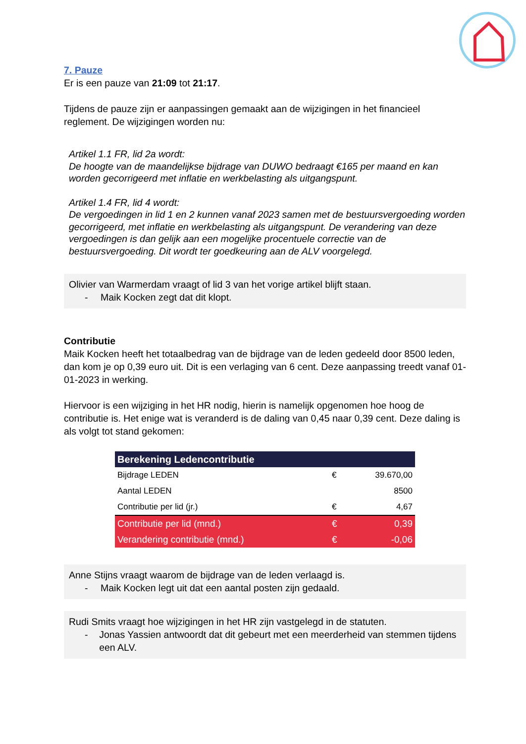7. Pauze
Er is een pauze van 21:09 tot 21:17.
Tijdens de pauze zijn er aanpassingen gemaakt aan de wijzigingen in het financieel reglement. De wijzigingen worden nu:
Artikel 1.1 FR, lid 2a wordt:
De hoogte van de maandelijkse bijdrage van DUWO bedraagt €165 per maand en kan worden gecorrigeerd met inflatie en werkbelasting als uitgangspunt.
Artikel 1.4 FR, lid 4 wordt:
De vergoedingen in lid 1 en 2 kunnen vanaf 2023 samen met de bestuursvergoeding worden gecorrigeerd, met inflatie en werkbelasting als uitgangspunt. De verandering van deze vergoedingen is dan gelijk aan een mogelijke procentuele correctie van de bestuursvergoeding. Dit wordt ter goedkeuring aan de ALV voorgelegd.
Olivier van Warmerdam vraagt of lid 3 van het vorige artikel blijft staan.
- Maik Kocken zegt dat dit klopt.
Contributie
Maik Kocken heeft het totaalbedrag van de bijdrage van de leden gedeeld door 8500 leden, dan kom je op 0,39 euro uit. Dit is een verlaging van 6 cent. Deze aanpassing treedt vanaf 01-01-2023 in werking.
Hiervoor is een wijziging in het HR nodig, hierin is namelijk opgenomen hoe hoog de contributie is. Het enige wat is veranderd is de daling van 0,45 naar 0,39 cent. Deze daling is als volgt tot stand gekomen:
| Berekening Ledencontributie | | |
| --- | --- | --- |
| Bijdrage LEDEN | € | 39.670,00 |
| Aantal LEDEN | | 8500 |
| Contributie per lid (jr.) | € | 4,67 |
| Contributie per lid (mnd.) | € | 0,39 |
| Verandering contributie (mnd.) | € | -0,06 |
Anne Stijns vraagt waarom de bijdrage van de leden verlaagd is.
- Maik Kocken legt uit dat een aantal posten zijn gedaald.
Rudi Smits vraagt hoe wijzigingen in het HR zijn vastgelegd in de statuten.
- Jonas Yassien antwoordt dat dit gebeurt met een meerderheid van stemmen tijdens een ALV.